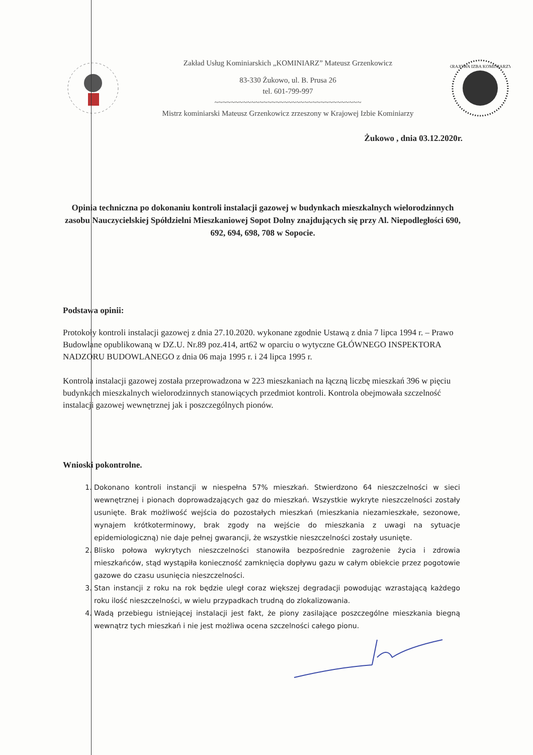Zakład Usług Kominiarskich „KOMINIARZ” Mateusz Grzenkowicz
83-330 Żukowo, ul. B. Prusa 26
tel. 601-799-997
~~~~~~~~~~~~~~~~~~~~~~~~~~~~~~~~~~~~
Mistrz kominiarski Mateusz Grzenkowicz zrzeszony w Krajowej Izbie Kominiarzy
KRAJOWA IZBA KOMINIARZY
Żukowo , dnia 03.12.2020r.
Opinia techniczna po dokonaniu kontroli instalacji gazowej w budynkach mieszkalnych wielorodzinnych zasobu Nauczycielskiej Spółdzielni Mieszkaniowej Sopot Dolny znajdujących się przy Al. Niepodległości 690, 692, 694, 698, 708 w Sopocie.
Podstawa opinii:
Protokoły kontroli instalacji gazowej z dnia 27.10.2020. wykonane zgodnie Ustawą z dnia 7 lipca 1994 r. – Prawo Budowlane opublikowaną w DZ.U. Nr.89 poz.414, art62 w oparciu o wytyczne GŁÓWNEGO INSPEKTORA NADZORU BUDOWLANEGO z dnia 06 maja 1995 r. i 24 lipca 1995 r.
Kontrola instalacji gazowej została przeprowadzona w 223 mieszkaniach na łączną liczbę mieszkań 396 w pięciu budynkach mieszkalnych wielorodzinnych stanowiących przedmiot kontroli. Kontrola obejmowała szczelność instalacji gazowej wewnętrznej jak i poszczególnych pionów.
Wnioski pokontrolne.
1. Dokonano kontroli instancji w niespełna 57% mieszkań. Stwierdzono 64 nieszczelności w sieci wewnętrznej i pionach doprowadzających gaz do mieszkań. Wszystkie wykryte nieszczelności zostały usunięte. Brak możliwość wejścia do pozostałych mieszkań (mieszkania niezamieszkałe, sezonowe, wynajem krótkoterminowy, brak zgody na wejście do mieszkania z uwagi na sytuacje epidemiologiczną) nie daje pełnej gwarancji, że wszystkie nieszczelności zostały usunięte.
2. Blisko połowa wykrytych nieszczelności stanowiła bezpośrednie zagrożenie życia i zdrowia mieszkańców, stąd wystąpiła konieczność zamknięcia dopływu gazu w całym obiekcie przez pogotowie gazowe do czasu usunięcia nieszczelności.
3. Stan instancji z roku na rok będzie uległ coraz większej degradacji powodując wzrastającą każdego roku ilość nieszczelności, w wielu przypadkach trudną do zlokalizowania.
4. Wadą przebiegu istniejącej instalacji jest fakt, że piony zasilające poszczególne mieszkania biegną wewnątrz tych mieszkań i nie jest możliwa ocena szczelności całego pionu.